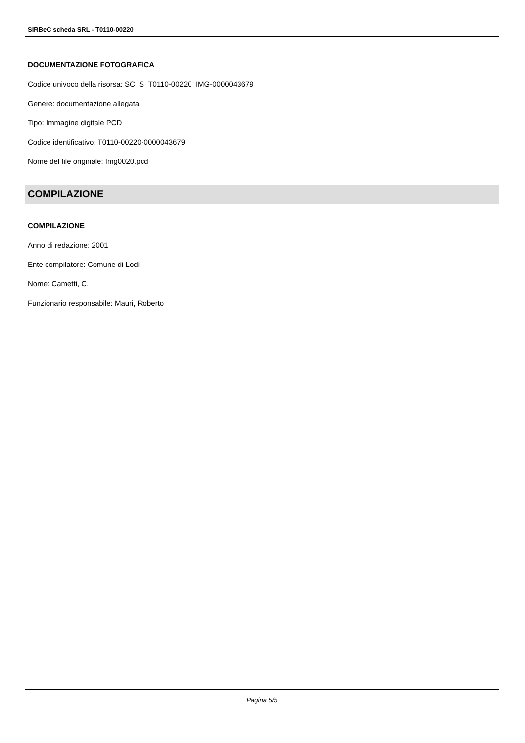SIRBeC scheda SRL - T0110-00220
DOCUMENTAZIONE FOTOGRAFICA
Codice univoco della risorsa: SC_S_T0110-00220_IMG-0000043679
Genere: documentazione allegata
Tipo: Immagine digitale PCD
Codice identificativo: T0110-00220-0000043679
Nome del file originale: Img0020.pcd
COMPILAZIONE
COMPILAZIONE
Anno di redazione: 2001
Ente compilatore: Comune di Lodi
Nome: Cametti, C.
Funzionario responsabile: Mauri, Roberto
Pagina 5/5